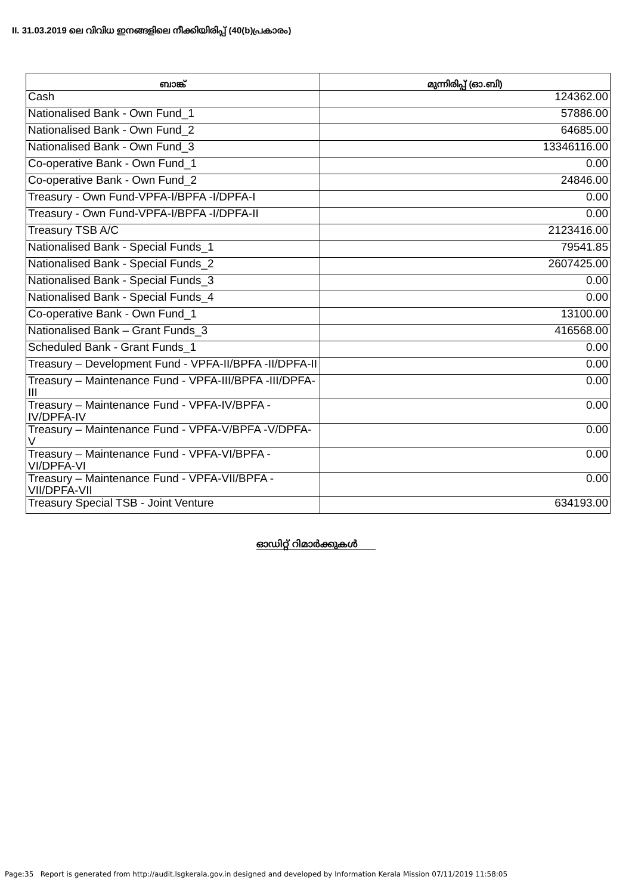II. 31.03.2019 ലെ വിവിധ ഇനങ്ങളിലെ നീക്കിയിരിപ്പ് (40(b)പ്രകാരം)
| ബാങ്ക് | മുന്നിരിപ്പ് (ഓ.ബി) |
| --- | --- |
| Cash | 124362.00 |
| Nationalised Bank - Own Fund_1 | 57886.00 |
| Nationalised Bank - Own Fund_2 | 64685.00 |
| Nationalised Bank - Own Fund_3 | 13346116.00 |
| Co-operative Bank - Own Fund_1 | 0.00 |
| Co-operative Bank - Own Fund_2 | 24846.00 |
| Treasury - Own Fund-VPFA-I/BPFA -I/DPFA-I | 0.00 |
| Treasury - Own Fund-VPFA-I/BPFA -I/DPFA-II | 0.00 |
| Treasury TSB A/C | 2123416.00 |
| Nationalised Bank - Special Funds_1 | 79541.85 |
| Nationalised Bank - Special Funds_2 | 2607425.00 |
| Nationalised Bank - Special Funds_3 | 0.00 |
| Nationalised Bank - Special Funds_4 | 0.00 |
| Co-operative Bank - Own Fund_1 | 13100.00 |
| Nationalised Bank – Grant Funds_3 | 416568.00 |
| Scheduled Bank - Grant Funds_1 | 0.00 |
| Treasury – Development Fund - VPFA-II/BPFA -II/DPFA-II | 0.00 |
| Treasury – Maintenance Fund - VPFA-III/BPFA -III/DPFA-III | 0.00 |
| Treasury – Maintenance Fund - VPFA-IV/BPFA -IV/DPFA-IV | 0.00 |
| Treasury – Maintenance Fund - VPFA-V/BPFA -V/DPFA-V | 0.00 |
| Treasury – Maintenance Fund - VPFA-VI/BPFA -VI/DPFA-VI | 0.00 |
| Treasury – Maintenance Fund - VPFA-VII/BPFA -VII/DPFA-VII | 0.00 |
| Treasury Special TSB - Joint Venture | 634193.00 |
ഓഡിറ്റ് റിമാർക്കുകൾ
Page:35 Report is generated from http://audit.lsgkerala.gov.in designed and developed by Information Kerala Mission 07/11/2019 11:58:05